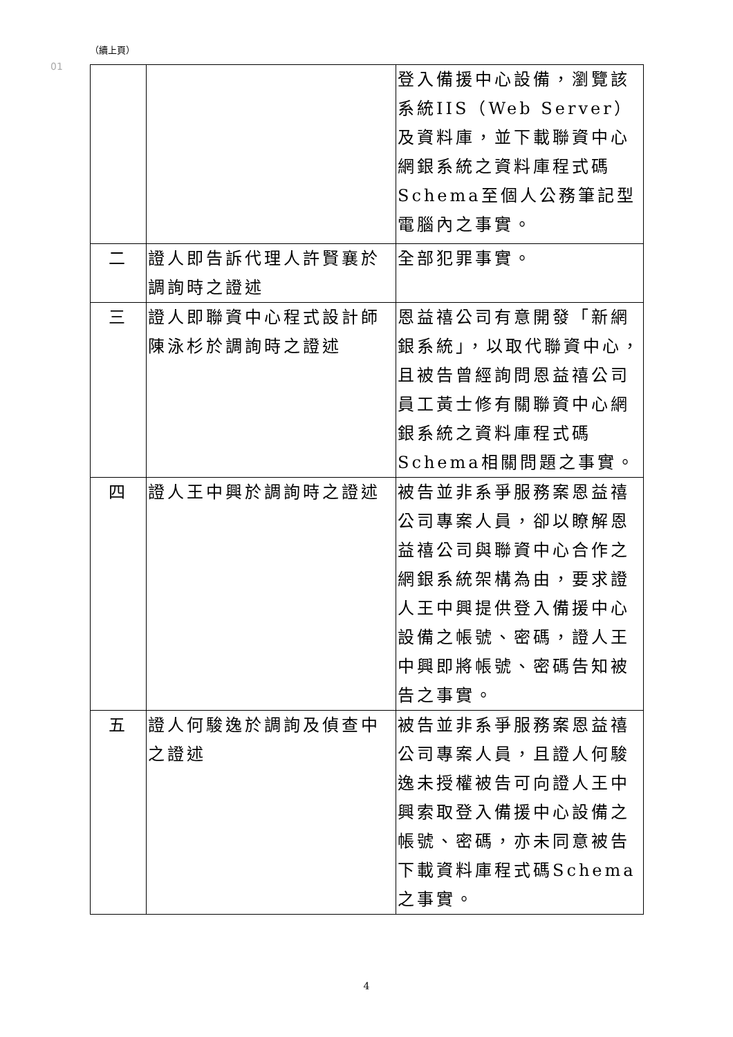（續上頁）
01
| | | 登入備援中心設備，瀏覽該系統IIS（Web Server）及資料庫，並下載聯資中心網銀系統之資料庫程式碼Schema至個人公務筆記型電腦內之事實。 |
| 二 | 證人即告訴代理人許賢襄於調詢時之證述 | 全部犯罪事實。 |
| 三 | 證人即聯資中心程式設計師陳泳杉於調詢時之證述 | 恩益禧公司有意開發「新網銀系統」，以取代聯資中心，且被告曾經詢問恩益禧公司員工黃士修有關聯資中心網銀系統之資料庫程式碼Schema相關問題之事實。 |
| 四 | 證人王中興於調詢時之證述 | 被告並非系爭服務案恩益禧公司專案人員，卻以瞭解恩益禧公司與聯資中心合作之網銀系統架構為由，要求證人王中興提供登入備援中心設備之帳號、密碼，證人王中興即將帳號、密碼告知被告之事實。 |
| 五 | 證人何駿逸於調詢及偵查中之證述 | 被告並非系爭服務案恩益禧公司專案人員，且證人何駿逸未授權被告可向證人王中興索取登入備援中心設備之帳號、密碼，亦未同意被告下載資料庫程式碼Schema之事實。 |
4